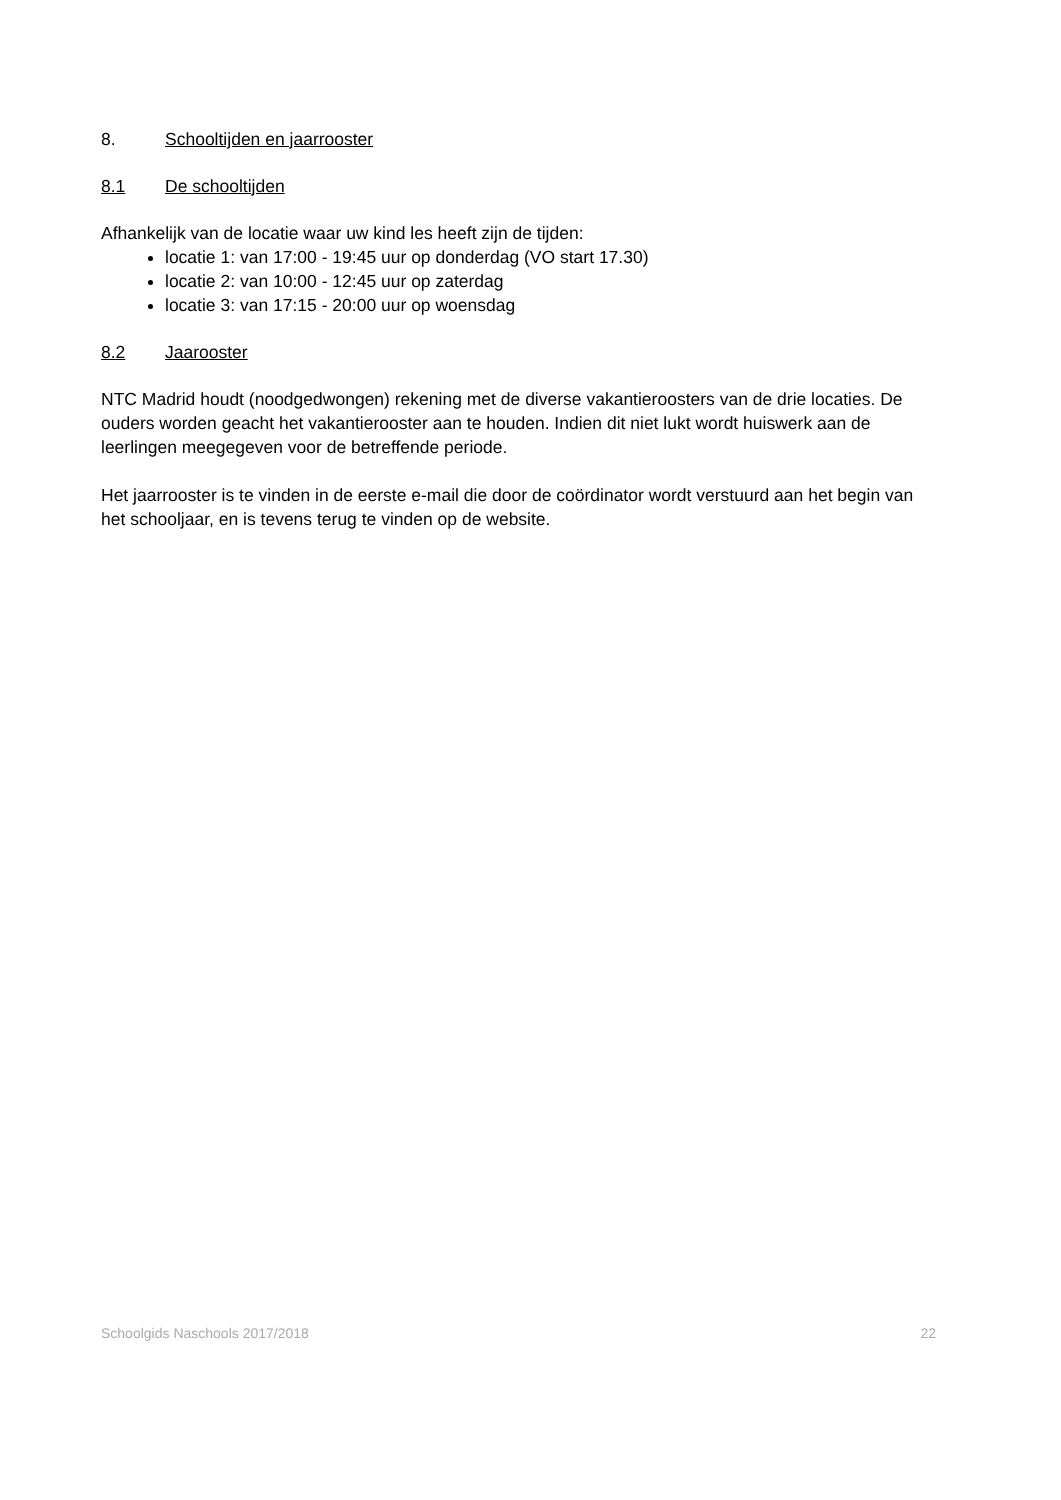8. Schooltijden en jaarrooster
8.1 De schooltijden
Afhankelijk van de locatie waar uw kind les heeft zijn de tijden:
locatie 1: van 17:00 - 19:45 uur op donderdag (VO start 17.30)
locatie 2: van 10:00 - 12:45 uur op zaterdag
locatie 3: van 17:15 - 20:00 uur op woensdag
8.2 Jaarooster
NTC Madrid houdt (noodgedwongen) rekening met de diverse vakantieroosters van de drie locaties. De ouders worden geacht het vakantierooster aan te houden. Indien dit niet lukt wordt huiswerk aan de leerlingen meegegeven voor de betreffende periode.
Het jaarrooster is te vinden in de eerste e-mail die door de coördinator wordt verstuurd aan het begin van het schooljaar, en is tevens terug te vinden op de website.
Schoolgids Naschools 2017/2018 22